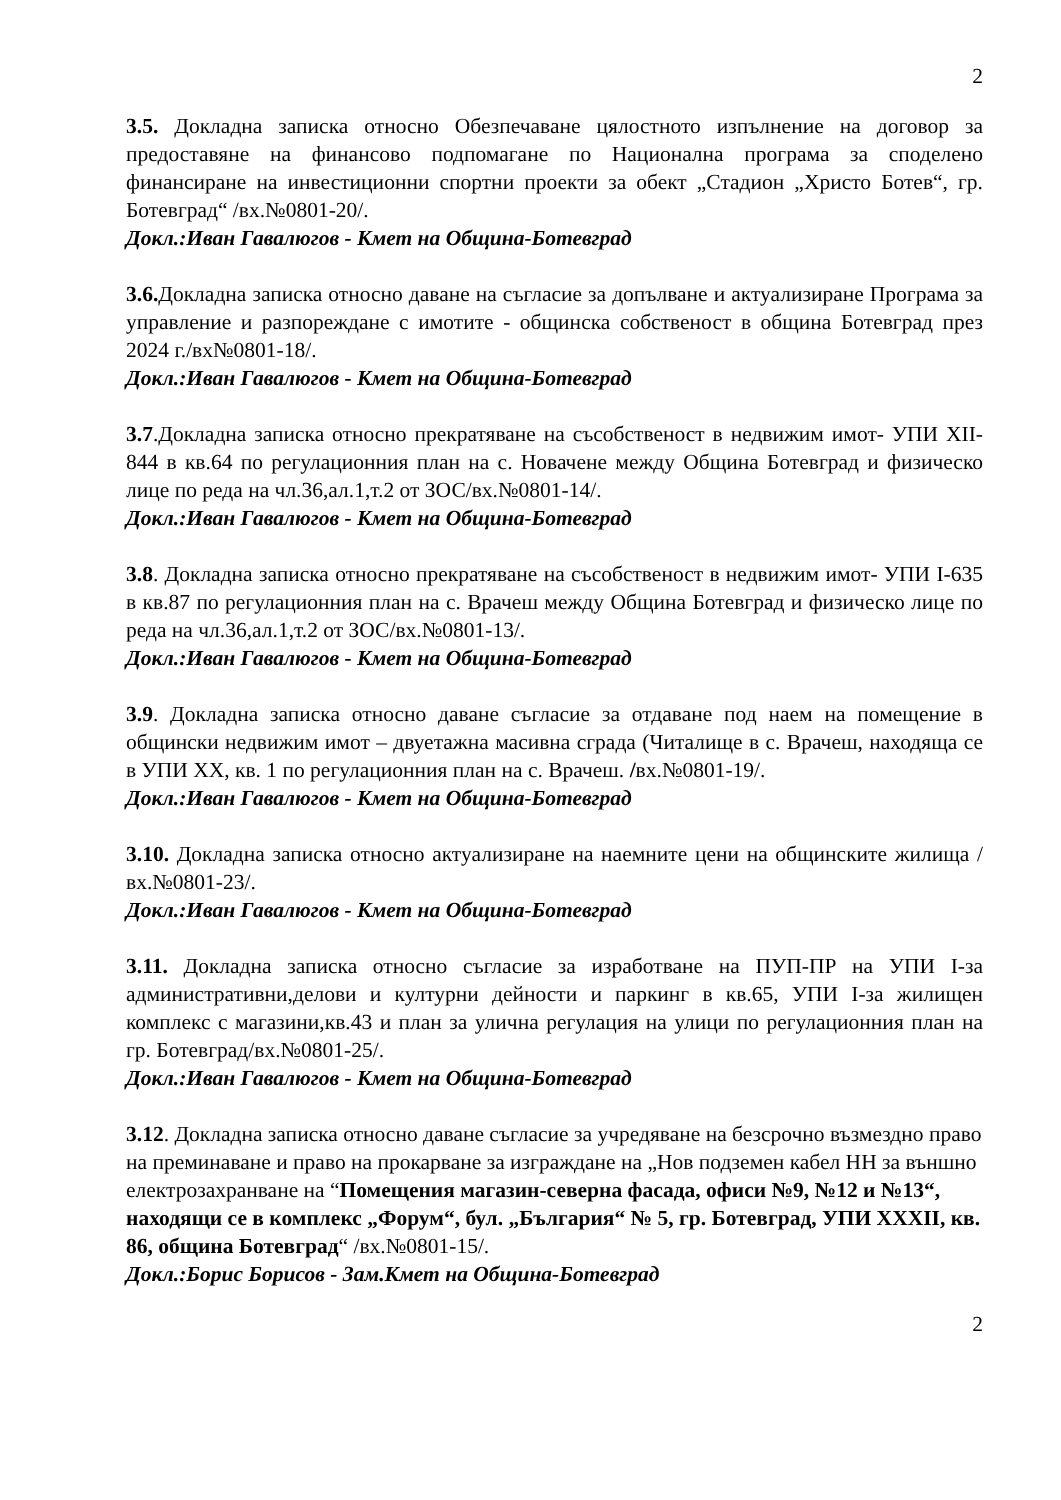2
3.5. Докладна записка относно Обезпечаване цялостното изпълнение на договор за предоставяне на финансово подпомагане по Национална програма за споделено финансиране на инвестиционни спортни проекти за обект „Стадион „Христо Ботев“, гр. Ботевград“ /вх.№0801-20/.
Докл.:Иван Гавалюгов - Кмет на Община-Ботевград
3.6. Докладна записка относно даване на съгласие за допълване и актуализиране Програма за управление и разпореждане с имотите - общинска собственост в община Ботевград през 2024 г./вх№0801-18/.
Докл.:Иван Гавалюгов - Кмет на Община-Ботевград
3.7.Докладна записка относно прекратяване на съсобственост в недвижим имот- УПИ XII-844 в кв.64 по регулационния план на с. Новачене между Община Ботевград и физическо лице по реда на чл.36,ал.1,т.2 от ЗОС/вх.№0801-14/.
Докл.:Иван Гавалюгов - Кмет на Община-Ботевград
3.8. Докладна записка относно прекратяване на съсобственост в недвижим имот- УПИ I-635 в кв.87 по регулационния план на с. Врачеш между Община Ботевград и физическо лице по реда на чл.36,ал.1,т.2 от ЗОС/вх.№0801-13/.
Докл.:Иван Гавалюгов - Кмет на Община-Ботевград
3.9. Докладна записка относно даване съгласие за отдаване под наем на помещение в общински недвижим имот – двуетажна масивна сграда (Читалище в с. Врачеш, находяща се в УПИ ХХ, кв. 1 по регулационния план на с. Врачеш. /вх.№0801-19/.
Докл.:Иван Гавалюгов - Кмет на Община-Ботевград
3.10. Докладна записка относно актуализиране на наемните цени на общинските жилища /вх.№0801-23/.
Докл.:Иван Гавалюгов - Кмет на Община-Ботевград
3.11. Докладна записка относно съгласие за изработване на ПУП-ПР на УПИ I-за административни,делови и културни дейности и паркинг в кв.65, УПИ I-за жилищен комплекс с магазини,кв.43 и план за улична регулация на улици по регулационния план на гр. Ботевград/вх.№0801-25/.
Докл.:Иван Гавалюгов - Кмет на Община-Ботевград
3.12. Докладна записка относно даване съгласие за учредяване на безсрочно възмездно право на преминаване и право на прокарване за изграждане на „Нов подземен кабел НН за външно електрозахранване на “Помещения магазин-северна фасада, офиси №9, №12 и №13“, находящи се в комплекс „Форум“, бул. „България“ № 5, гр. Ботевград, УПИ XXXII, кв. 86, община Ботевград“ /вх.№0801-15/.
Докл.:Борис Борисов - Зам.Кмет на Община-Ботевград
2